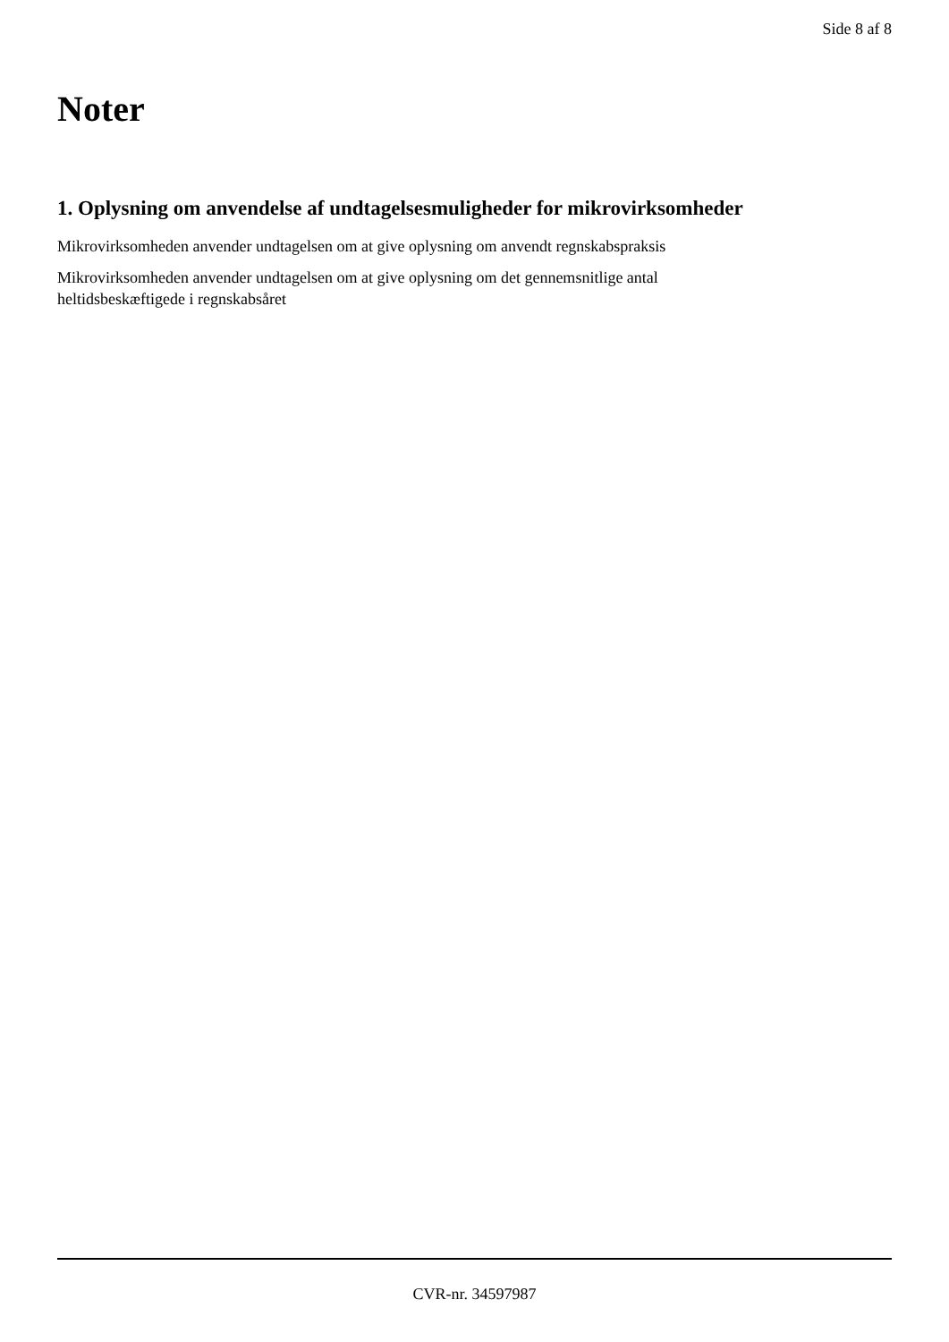Side 8 af 8
Noter
1. Oplysning om anvendelse af undtagelsesmuligheder for mikrovirksomheder
Mikrovirksomheden anvender undtagelsen om at give oplysning om anvendt regnskabspraksis
Mikrovirksomheden anvender undtagelsen om at give oplysning om det gennemsnitlige antal
heltidsbeskæftigede i regnskabsåret
CVR-nr. 34597987